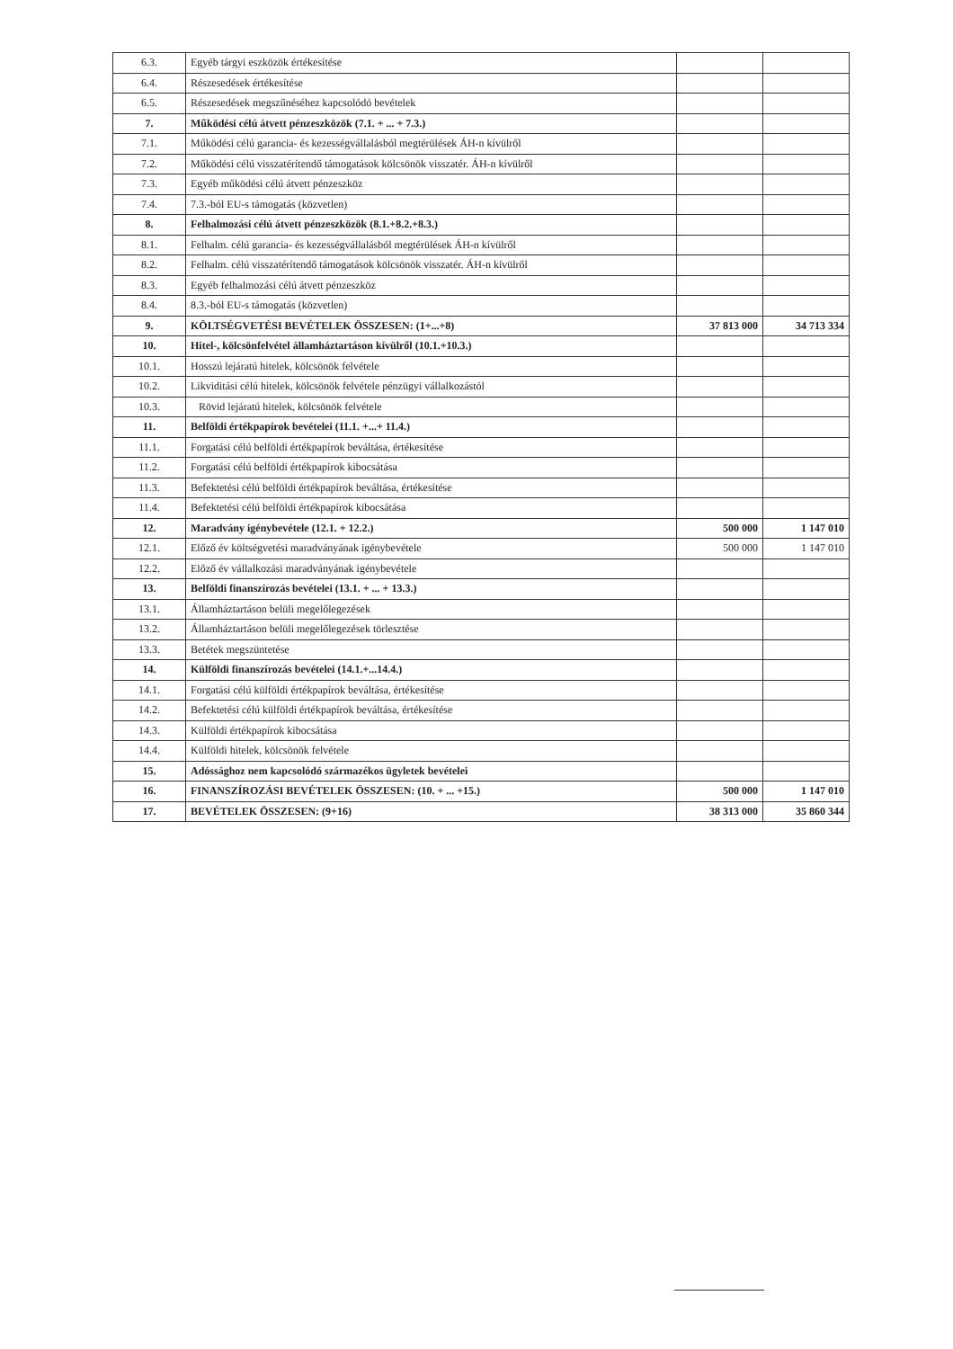| 6.3. | Egyéb tárgyi eszközök értékesítése | | |
| 6.4. | Részesedések értékesítése | | |
| 6.5. | Részesedések megszűnéséhez kapcsolódó bevételek | | |
| 7. | Működési célú átvett pénzeszközök (7.1. + ... + 7.3.) | | |
| 7.1. | Működési célú garancia- és kezességvállalásból megtérülések ÁH-n kívülről | | |
| 7.2. | Működési célú visszatérítendő támogatások kölcsönök visszatér. ÁH-n kívülről | | |
| 7.3. | Egyéb működési célú átvett pénzeszköz | | |
| 7.4. | 7.3.-ból EU-s támogatás (közvetlen) | | |
| 8. | Felhalmozási célú átvett pénzeszközök (8.1.+8.2.+8.3.) | | |
| 8.1. | Felhalm. célú garancia- és kezességvállalásból megtérülések ÁH-n kívülről | | |
| 8.2. | Felhalm. célú visszatérítendő támogatások kölcsönök visszatér. ÁH-n kívülről | | |
| 8.3. | Egyéb felhalmozási célú átvett pénzeszköz | | |
| 8.4. | 8.3.-ból EU-s támogatás (közvetlen) | | |
| 9. | KÖLTSÉGVETÉSI BEVÉTELEK ÖSSZESEN: (1+...+8) | 37 813 000 | 34 713 334 |
| 10. | Hitel-, kölcsönfelvétel államháztartáson kívülről (10.1.+10.3.) | | |
| 10.1. | Hosszú lejáratú hitelek, kölcsönök felvétele | | |
| 10.2. | Likviditási célú hitelek, kölcsönök felvétele pénzügyi vállalkozástól | | |
| 10.3. | Rövid lejáratú hitelek, kölcsönök felvétele | | |
| 11. | Belföldi értékpapírok bevételei (11.1. +...+ 11.4.) | | |
| 11.1. | Forgatási célú belföldi értékpapírok beváltása, értékesítése | | |
| 11.2. | Forgatási célú belföldi értékpapírok kibocsátása | | |
| 11.3. | Befektetési célú belföldi értékpapírok beváltása, értékesítése | | |
| 11.4. | Befektetési célú belföldi értékpapírok kibocsátása | | |
| 12. | Maradvány igénybevétele (12.1. + 12.2.) | 500 000 | 1 147 010 |
| 12.1. | Előző év költségvetési maradványának igénybevétele | 500 000 | 1 147 010 |
| 12.2. | Előző év vállalkozási maradványának igénybevétele | | |
| 13. | Belföldi finanszírozás bevételei (13.1. + ... + 13.3.) | | |
| 13.1. | Államháztartáson belüli megelőlegezések | | |
| 13.2. | Államháztartáson belüli megelőlegezések törlesztése | | |
| 13.3. | Betétek megszüntetése | | |
| 14. | Külföldi finanszírozás bevételei (14.1.+...14.4.) | | |
| 14.1. | Forgatási célú külföldi értékpapírok beváltása, értékesítése | | |
| 14.2. | Befektetési célú külföldi értékpapírok beváltása, értékesítése | | |
| 14.3. | Külföldi értékpapírok kibocsátása | | |
| 14.4. | Külföldi hitelek, kölcsönök felvétele | | |
| 15. | Adóssághoz nem kapcsolódó származékos ügyletek bevételei | | |
| 16. | FINANSZÍROZÁSI BEVÉTELEK ÖSSZESEN: (10. + ... +15.) | 500 000 | 1 147 010 |
| 17. | BEVÉTELEK ÖSSZESEN: (9+16) | 38 313 000 | 35 860 344 |